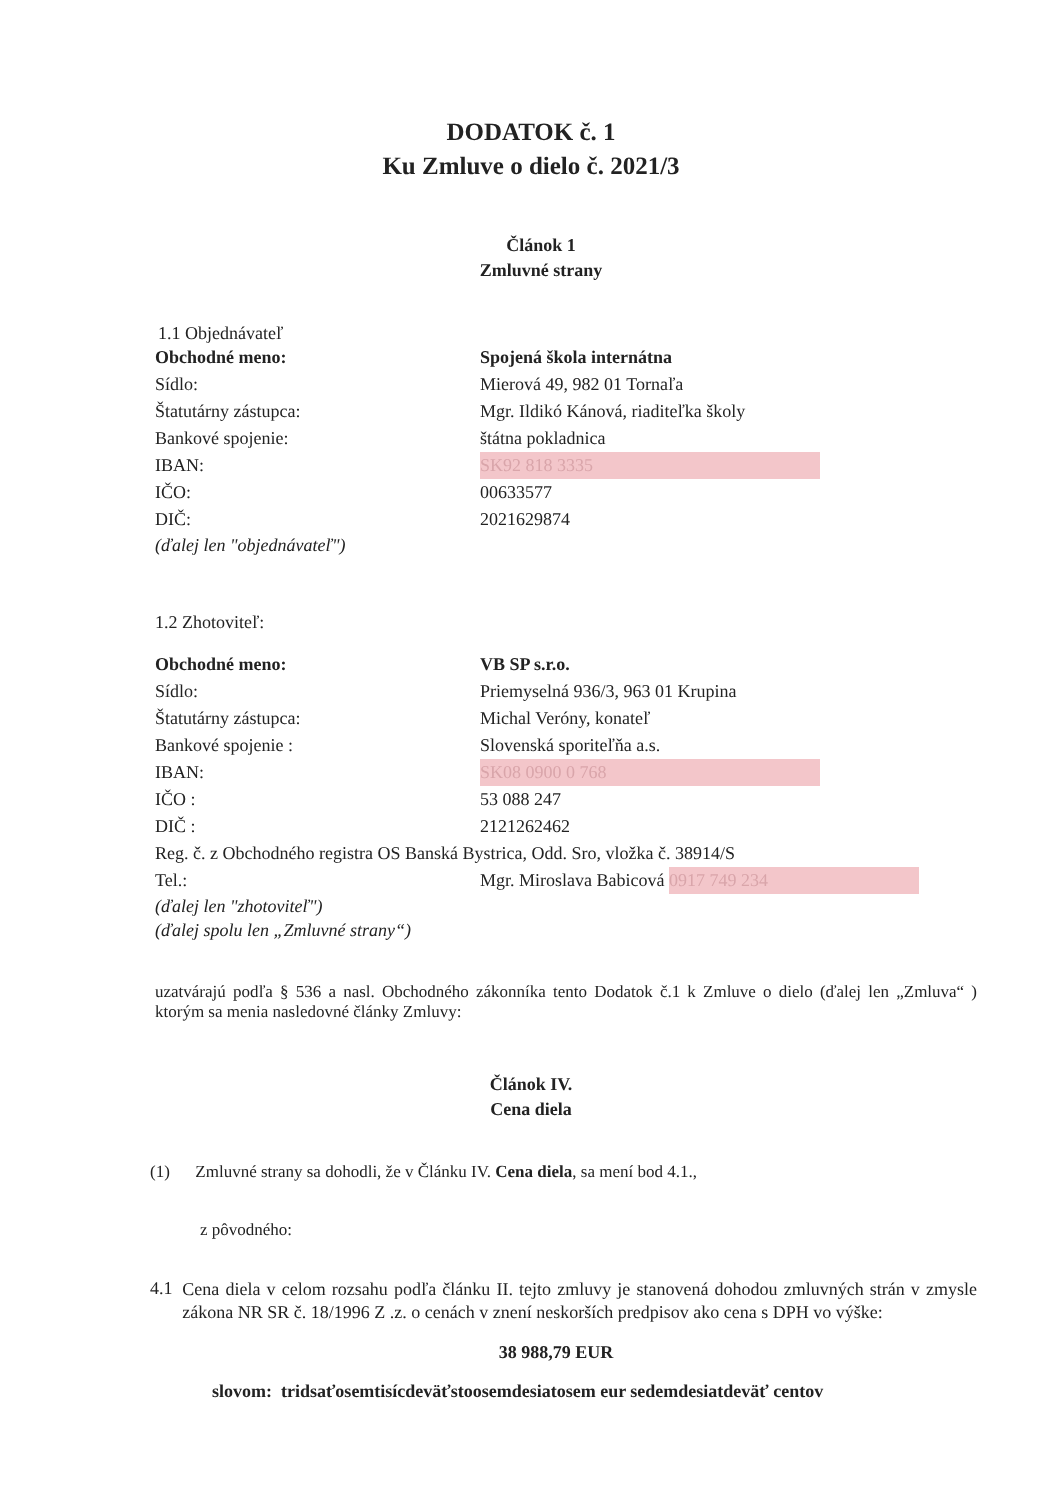DODATOK č. 1
Ku Zmluve o dielo č. 2021/3
Článok 1
Zmluvné strany
1.1 Objednávateľ
| Obchodné meno: | Spojená škola internátna |
| Sídlo: | Mierová 49, 982 01 Tornaľa |
| Štatutárny zástupca: | Mgr. Ildikó Kánová, riaditeľka školy |
| Bankové spojenie: | štátna pokladnica |
| IBAN: | SK92 818 3335 |
| IČO: | 00633577 |
| DIČ: | 2021629874 |
(ďalej len "objednávateľ")
1.2 Zhotoviteľ:
| Obchodné meno: | VB SP s.r.o. |
| Sídlo: | Priemyselná 936/3, 963 01 Krupina |
| Štatutárny zástupca: | Michal Veróny, konateľ |
| Bankové spojenie : | Slovenská sporiteľňa a.s. |
| IBAN: | SK08 0900 0 768 |
| IČO : | 53 088 247 |
| DIČ : | 2121262462 |
| Reg. č. z Obchodného registra OS Banská Bystrica, Odd. Sro, vložka č. 38914/S | |
| Tel.: | Mgr. Miroslava Babicová 0917 749 234 |
(ďalej len "zhotoviteľ")
(ďalej spolu len „Zmluvné strany“)
uzatvárajú podľa § 536 a nasl. Obchodného zákonníka tento Dodatok č.1 k Zmluve o dielo (ďalej len „Zmluva“ ) ktorým sa menia nasledovné články Zmluvy:
Článok IV.
Cena diela
(1) Zmluvné strany sa dohodli, že v Článku IV. Cena diela, sa mení bod 4.1.,
z pôvodného:
4.1
Cena diela v celom rozsahu podľa článku II. tejto zmluvy je stanovená dohodou zmluvných strán v zmysle zákona NR SR č. 18/1996 Z .z. o cenách v znení neskorších predpisov ako cena s DPH vo výške:
38 988,79 EUR
slovom: tridsaťosemtisícdeväťstoosemdesiatosem eur sedemdesiatdeväť centov